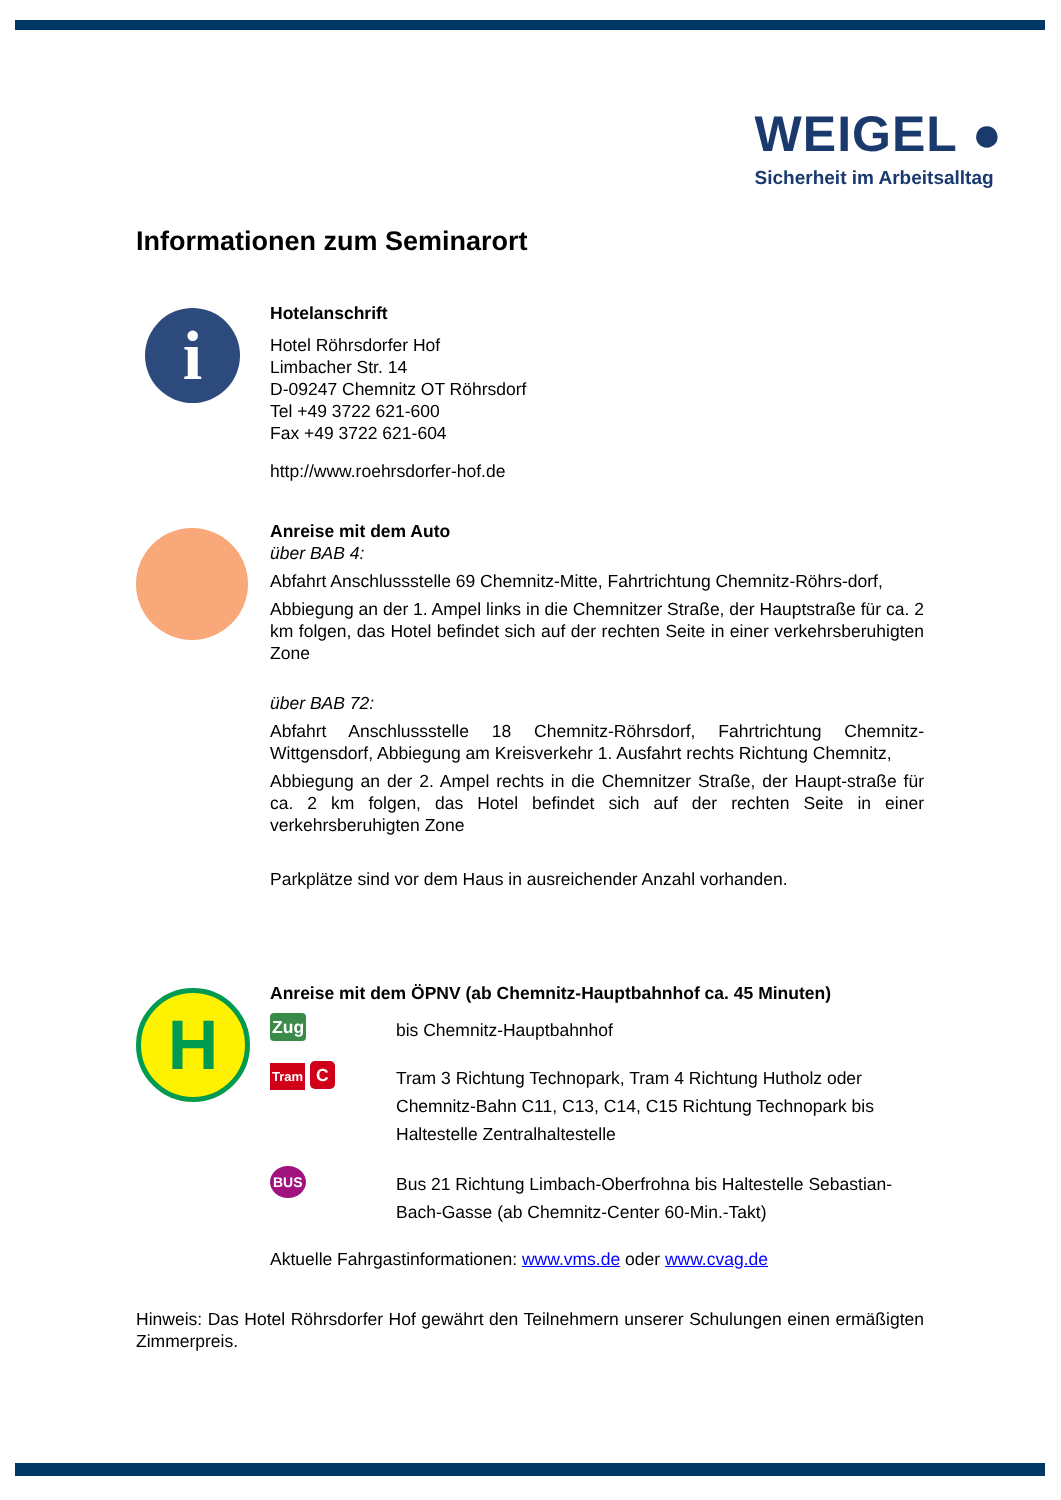WEIGEL ●
Sicherheit im Arbeitsalltag
Informationen zum Seminarort
i
Hotelanschrift
Hotel Röhrsdorfer Hof
Limbacher Str. 14
D-09247 Chemnitz OT Röhrsdorf
Tel +49 3722 621-600
Fax +49 3722 621-604
http://www.roehrsdorfer-hof.de
Anreise mit dem Auto
über BAB 4:
Abfahrt Anschlussstelle 69 Chemnitz-Mitte, Fahrtrichtung Chemnitz-Röhrs-dorf,
Abbiegung an der 1. Ampel links in die Chemnitzer Straße, der Hauptstraße für ca. 2 km folgen, das Hotel befindet sich auf der rechten Seite in einer verkehrsberuhigten Zone
über BAB 72:
Abfahrt Anschlussstelle 18 Chemnitz-Röhrsdorf, Fahrtrichtung Chemnitz-Wittgensdorf, Abbiegung am Kreisverkehr 1. Ausfahrt rechts Richtung Chemnitz,
Abbiegung an der 2. Ampel rechts in die Chemnitzer Straße, der Haupt-straße für ca. 2 km folgen, das Hotel befindet sich auf der rechten Seite in einer verkehrsberuhigten Zone
Parkplätze sind vor dem Haus in ausreichender Anzahl vorhanden.
H
Anreise mit dem ÖPNV (ab Chemnitz-Hauptbahnhof ca. 45 Minuten)
Zug
bis Chemnitz-Hauptbahnhof
Tram C
Tram 3 Richtung Technopark, Tram 4 Richtung Hutholz oder Chemnitz-Bahn C11, C13, C14, C15 Richtung Technopark bis Haltestelle Zentralhaltestelle
BUS
Bus 21 Richtung Limbach-Oberfrohna bis Haltestelle Sebastian-Bach-Gasse (ab Chemnitz-Center 60-Min.-Takt)
Aktuelle Fahrgastinformationen: www.vms.de oder www.cvag.de
Hinweis: Das Hotel Röhrsdorfer Hof gewährt den Teilnehmern unserer Schulungen einen ermäßigten Zimmerpreis.